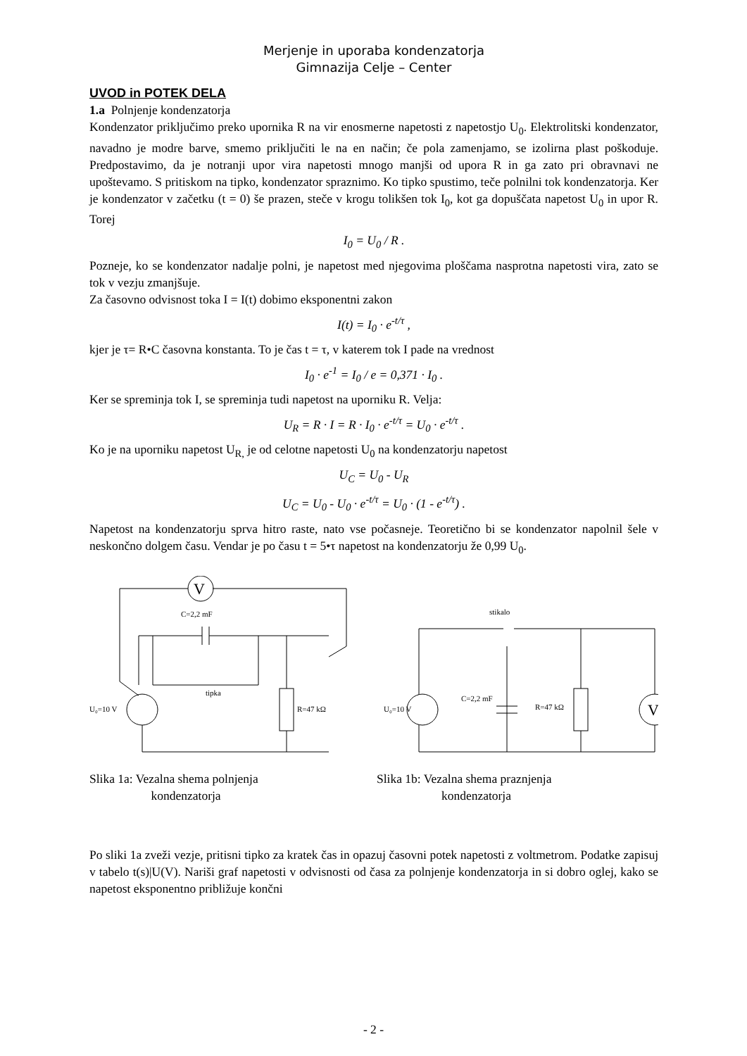Merjenje in uporaba kondenzatorja
Gimnazija Celje – Center
UVOD in POTEK DELA
1.a Polnjenje kondenzatorja
Kondenzator priključimo preko upornika R na vir enosmerne napetosti z napetostjo U<sub>0</sub>. Elektrolitski kondenzator, navadno je modre barve, smemo priključiti le na en način; če pola zamenjamo, se izolirna plast poškoduje. Predpostavimo, da je notranji upor vira napetosti mnogo manjši od upora R in ga zato pri obravnavi ne upoštevamo. S pritiskom na tipko, kondenzator spraznimo. Ko tipko spustimo, teče polnilni tok kondenzatorja. Ker je kondenzator v začetku (t = 0) še prazen, steče v krogu tolikšen tok I<sub>0</sub>, kot ga dopuščata napetost U<sub>0</sub> in upor R. Torej
I<sub>0</sub> = U<sub>0</sub> / R .
Pozneje, ko se kondenzator nadalje polni, je napetost med njegovima ploščama nasprotna napetosti vira, zato se tok v vezju zmanjšuje.
Za časovno odvisnost toka I = I(t) dobimo eksponentni zakon
I(t) = I<sub>0</sub> · e<sup>-t/τ</sup> ,
kjer je τ= R•C časovna konstanta. To je čas t = τ, v katerem tok I pade na vrednost
I<sub>0</sub> · e<sup>-1</sup> = I<sub>0</sub> / e = 0,371 · I<sub>0</sub> .
Ker se spreminja tok I, se spreminja tudi napetost na uporniku R. Velja:
U<sub>R</sub> = R · I = R · I<sub>0</sub> · e<sup>-t/τ</sup> = U<sub>0</sub> · e<sup>-t/τ</sup> .
Ko je na uporniku napetost U<sub>R,</sub> je od celotne napetosti U<sub>0</sub> na kondenzatorju napetost
U<sub>C</sub> = U<sub>0</sub> - U<sub>R</sub>
U<sub>C</sub> = U<sub>0</sub> - U<sub>0</sub> · e<sup>-t/τ</sup> = U<sub>0</sub> · (1 - e<sup>-t/τ</sup>) .
Napetost na kondenzatorju sprva hitro raste, nato vse počasneje. Teoretično bi se kondenzator napolnil šele v neskončno dolgem času. Vendar je po času t = 5•τ napetost na kondenzatorju že 0,99 U<sub>0</sub>.
V
C=2,2 mF
tipka
U₀=10 V
R=47 kΩ
Slika 1a: Vezalna shema polnjenja
kondenzatorja
stikalo
U₀=10 V
C=2,2 mF
R=47 kΩ
V
Slika 1b: Vezalna shema praznjenja
kondenzatorja
Po sliki 1a zveži vezje, pritisni tipko za kratek čas in opazuj časovni potek napetosti z voltmetrom. Podatke zapisuj v tabelo t(s)|U(V). Nariši graf napetosti v odvisnosti od časa za polnjenje kondenzatorja in si dobro oglej, kako se napetost eksponentno približuje končni
- 2 -